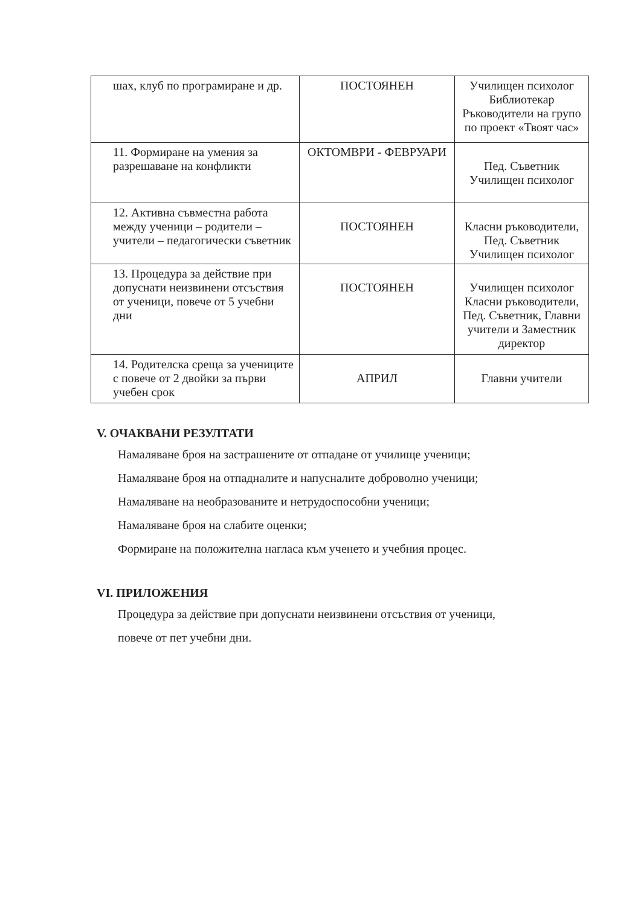| шах, клуб по програмиране и др. | ПОСТОЯНЕН | Училищен психолог Библиотекар Ръководители на групо по проект «Твоят час» |
| 11. Формиране на умения за разрешаване на конфликти | ОКТОМВРИ - ФЕВРУАРИ | Пед. Съветник Училищен психолог |
| 12. Активна съвместна работа между ученици – родители – учители – педагогически съветник | ПОСТОЯНЕН | Класни ръководители, Пед. Съветник Училищен психолог |
| 13. Процедура за действие при допуснати неизвинени отсъствия от ученици, повече от 5 учебни дни | ПОСТОЯНЕН | Училищен психолог Класни ръководители, Пед. Съветник, Главни учители и Заместник директор |
| 14. Родителска среща за учениците с повече от 2 двойки за първи учебен срок | АПРИЛ | Главни учители |
V. ОЧАКВАНИ РЕЗУЛТАТИ
Намаляване броя на застрашените от отпадане от училище ученици;
Намаляване броя на отпадналите и напусналите доброволно ученици;
Намаляване на необразованите и нетрудоспособни ученици;
Намаляване броя на слабите оценки;
Формиране на положителна нагласа към ученето и учебния процес.
VI. ПРИЛОЖЕНИЯ
Процедура за действие при допуснати неизвинени отсъствия от ученици,
повече от пет учебни дни.